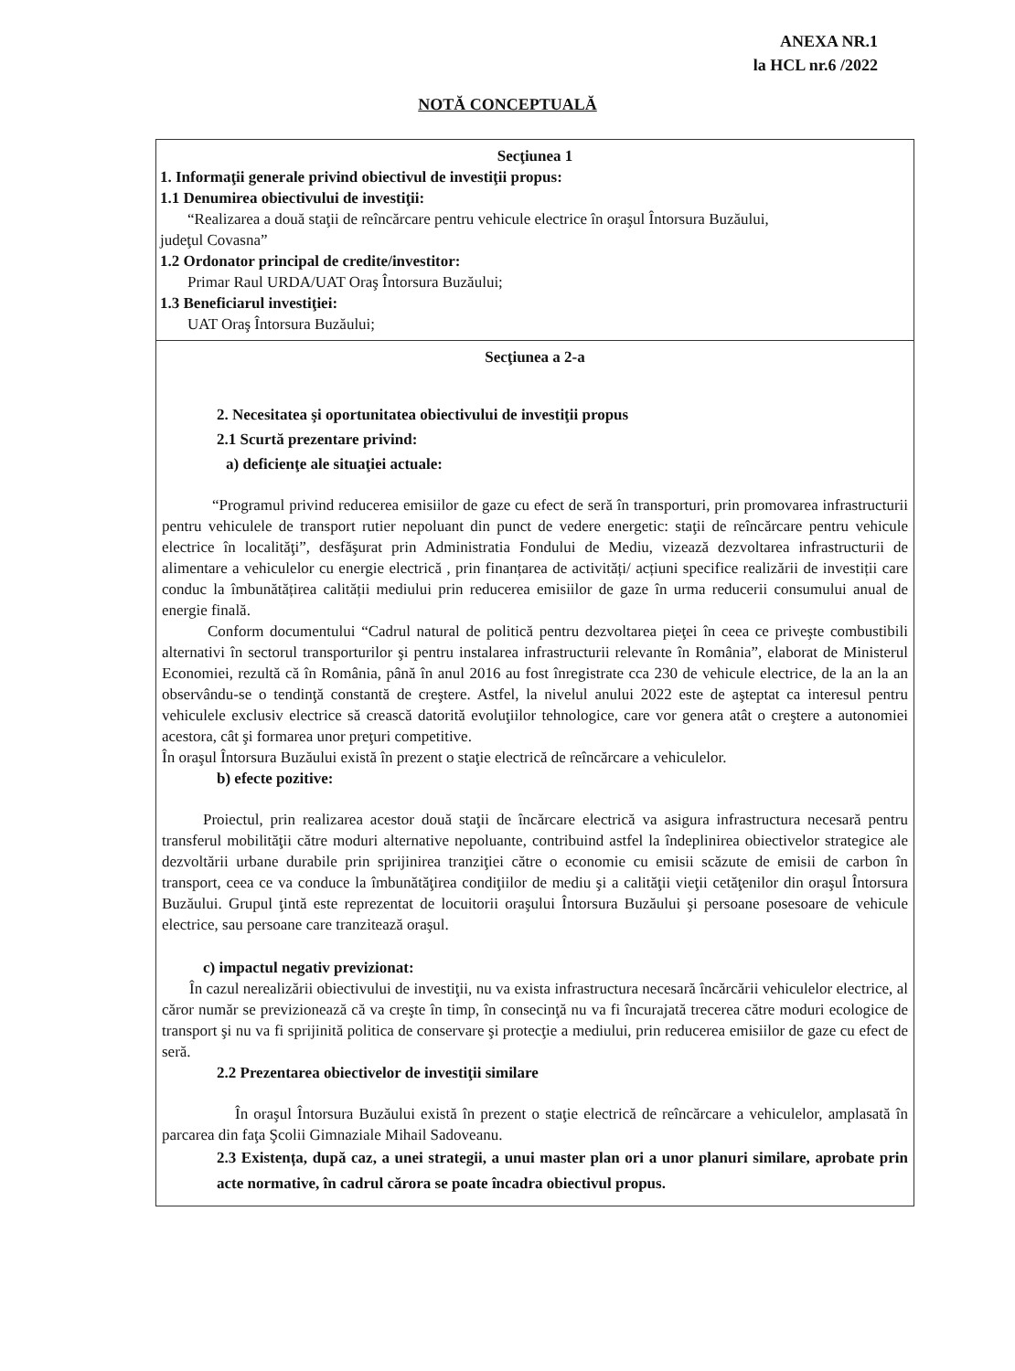ANEXA NR.1
la HCL nr.6 /2022
NOTĂ CONCEPTUALĂ
Secţiunea 1
1. Informaţii generale privind obiectivul de investiţii propus:
1.1 Denumirea obiectivului de investiţii:
“Realizarea a două staţii de reîncărcare pentru vehicule electrice în oraşul Întorsura Buzăului,
judeţul Covasna”
1.2 Ordonator principal de credite/investitor:
Primar Raul URDA/UAT Oraş Întorsura Buzăului;
1.3 Beneficiarul investiţiei:
UAT Oraş Întorsura Buzăului;
Secţiunea a 2-a
2. Necesitatea şi oportunitatea obiectivului de investiţii propus
2.1 Scurtă prezentare privind:
a) deficienţe ale situaţiei actuale:
“Programul privind reducerea emisiilor de gaze cu efect de seră în transporturi, prin promovarea infrastructurii pentru vehiculele de transport rutier nepoluant din punct de vedere energetic: staţii de reîncărcare pentru vehicule electrice în localităţi”, desfăşurat prin Administratia Fondului de Mediu, vizează dezvoltarea infrastructurii de alimentare a vehiculelor cu energie electrică , prin finanțarea de activități/ acțiuni specifice realizării de investiții care conduc la îmbunătățirea calității mediului prin reducerea emisiilor de gaze în urma reducerii consumului anual de energie finală.
Conform documentului “Cadrul natural de politică pentru dezvoltarea pieţei în ceea ce priveşte combustibili alternativi în sectorul transporturilor şi pentru instalarea infrastructurii relevante în România”, elaborat de Ministerul Economiei, rezultă că în România, până în anul 2016 au fost înregistrate cca 230 de vehicule electrice, de la an la an observându-se o tendinţă constantă de creştere. Astfel, la nivelul anului 2022 este de aşteptat ca interesul pentru vehiculele exclusiv electrice să crească datorită evoluţiilor tehnologice, care vor genera atât o creştere a autonomiei acestora, cât şi formarea unor preţuri competitive.
În oraşul Întorsura Buzăului există în prezent o staţie electrică de reîncărcare a vehiculelor.
b) efecte pozitive:
Proiectul, prin realizarea acestor două staţii de încărcare electrică va asigura infrastructura necesară pentru transferul mobilităţii către moduri alternative nepoluante, contribuind astfel la îndeplinirea obiectivelor strategice ale dezvoltării urbane durabile prin sprijinirea tranziţiei către o economie cu emisii scăzute de emisii de carbon în transport, ceea ce va conduce la îmbunătăţirea condiţiilor de mediu şi a calităţii vieţii cetăţenilor din oraşul Întorsura Buzăului. Grupul ţintă este reprezentat de locuitorii oraşului Întorsura Buzăului şi persoane posesoare de vehicule electrice, sau persoane care tranzitează oraşul.
c) impactul negativ previzionat:
În cazul nerealizării obiectivului de investiţii, nu va exista infrastructura necesară încărcării vehiculelor electrice, al căror număr se previzionează că va creşte în timp, în consecinţă nu va fi încurajată trecerea către moduri ecologice de transport şi nu va fi sprijinită politica de conservare şi protecţie a mediului, prin reducerea emisiilor de gaze cu efect de seră.
2.2 Prezentarea obiectivelor de investiţii similare
În oraşul Întorsura Buzăului există în prezent o staţie electrică de reîncărcare a vehiculelor, amplasată în parcarea din faţa Şcolii Gimnaziale Mihail Sadoveanu.
2.3 Existența, după caz, a unei strategii, a unui master plan ori a unor planuri similare, aprobate prin acte normative, în cadrul cărora se poate încadra obiectivul propus.